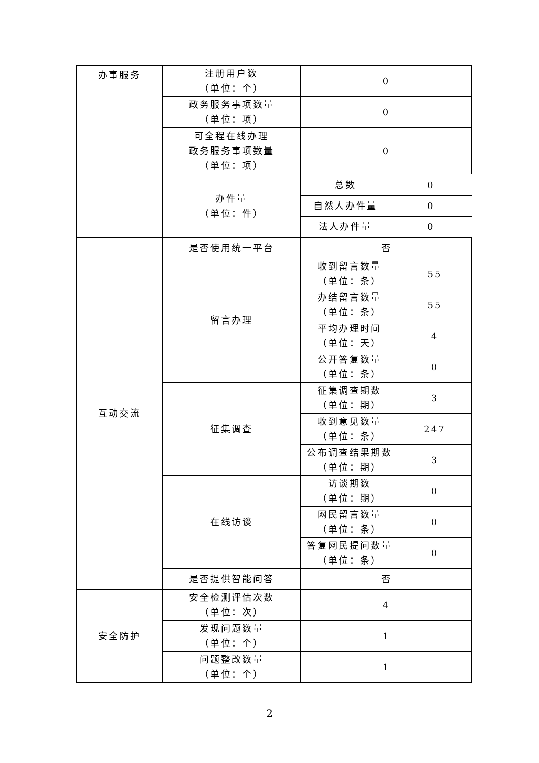| 办事服务 | 注册用户数 （单位：个） | 0 | |
| | 政务服务事项数量 （单位：项） | 0 | |
| | 可全程在线办理 政务服务事项数量 （单位：项） | 0 | |
| | 办件量 （单位：件） | / 总数 / 0 / / 自然人办件量 / 0 / / 法人办件量 / 0 / | |
| 互动交流 | 是否使用统一平台 | 否 | |
| | 留言办理 | 收到留言数量 （单位：条） | 55 |
| | | 办结留言数量 （单位：条） | 55 |
| | | 平均办理时间 （单位：天） | 4 |
| | | 公开答复数量 （单位：条） | 0 |
| | 征集调查 | 征集调查期数 （单位：期） | 3 |
| | | 收到意见数量 （单位：条） | 247 |
| | | 公布调查结果期数 （单位：期） | 3 |
| | 在线访谈 | 访谈期数 （单位：期） | 0 |
| | | 网民留言数量 （单位：条） | 0 |
| | | 答复网民提问数量 （单位：条） | 0 |
| | 是否提供智能问答 | 否 | |
| 安全防护 | 安全检测评估次数 （单位：次） | 4 | |
| | 发现问题数量 （单位：个） | 1 | |
| | 问题整改数量 （单位：个） | 1 | |
2